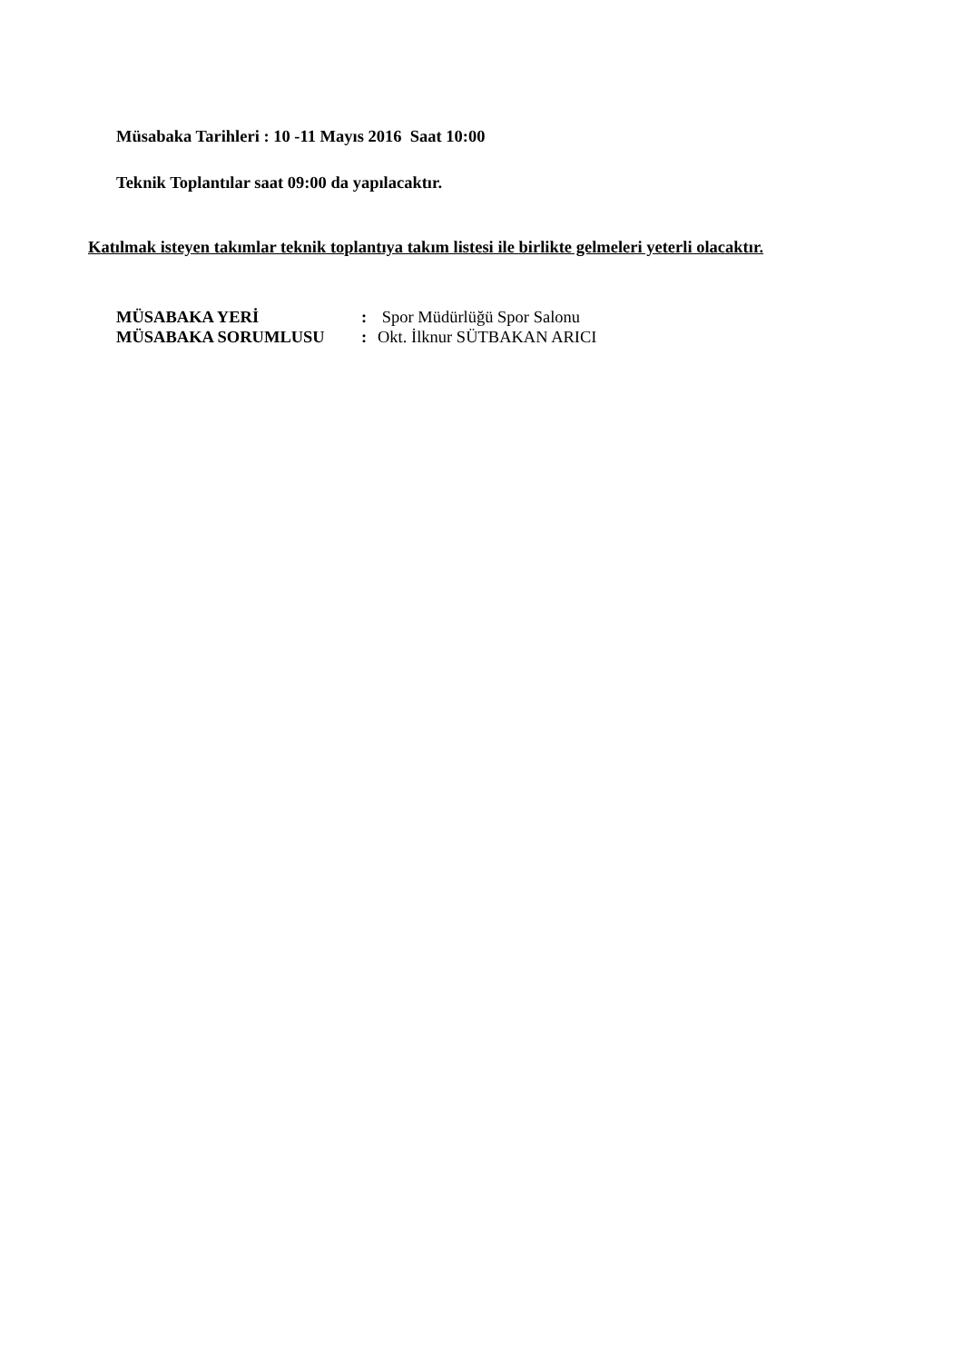Müsabaka Tarihleri : 10 -11 Mayıs 2016 Saat 10:00
Teknik Toplantılar saat 09:00 da yapılacaktır.
Katılmak isteyen takımlar teknik toplantıya takım listesi ile birlikte gelmeleri yeterli olacaktır.
| MÜSABAKA YERİ | : | Spor Müdürlüğü Spor Salonu |
| MÜSABAKA SORUMLUSU | : | Okt. İlknur SÜTBAKAN ARICI |